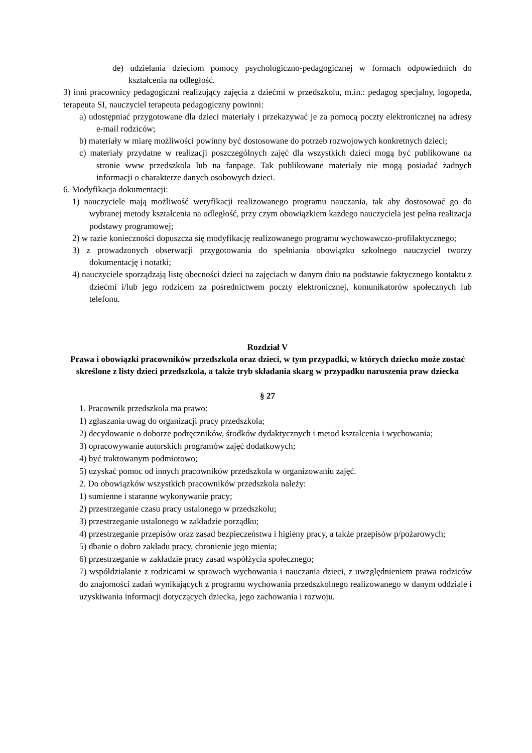de) udzielania dzieciom pomocy psychologiczno-pedagogicznej w formach odpowiednich do kształcenia na odległość.
3) inni pracownicy pedagogiczni realizujący zajęcia z dziećmi w przedszkolu, m.in.: pedagog specjalny, logopeda, terapeuta SI, nauczyciel terapeuta pedagogiczny powinni:
a) udostępniać przygotowane dla dzieci materiały i przekazywać je za pomocą poczty elektronicznej na adresy e-mail rodziców;
b) materiały w miarę możliwości powinny być dostosowane do potrzeb rozwojowych konkretnych dzieci;
c) materiały przydatne w realizacji poszczególnych zajęć dla wszystkich dzieci mogą być publikowane na stronie www przedszkola lub na fanpage. Tak publikowane materiały nie mogą posiadać żadnych informacji o charakterze danych osobowych dzieci.
6. Modyfikacja dokumentacji:
1) nauczyciele mają możliwość weryfikacji realizowanego programu nauczania, tak aby dostosować go do wybranej metody kształcenia na odległość, przy czym obowiązkiem każdego nauczyciela jest pełna realizacja podstawy programowej;
2) w razie konieczności dopuszcza się modyfikację realizowanego programu wychowawczo-profilaktycznego;
3) z prowadzonych obserwacji przygotowania do spełniania obowiązku szkolnego nauczyciel tworzy dokumentację i notatki;
4) nauczyciele sporządzają listę obecności dzieci na zajęciach w danym dniu na podstawie faktycznego kontaktu z dziećmi i/lub jego rodzicem za pośrednictwem poczty elektronicznej, komunikatorów społecznych lub telefonu.
Rozdział V
Prawa i obowiązki pracowników przedszkola oraz dzieci, w tym przypadki, w których dziecko może zostać skreślone z listy dzieci przedszkola, a także tryb składania skarg w przypadku naruszenia praw dziecka
§ 27
1. Pracownik przedszkola ma prawo:
1) zgłaszania uwag do organizacji pracy przedszkola;
2) decydowanie o doborze podręczników, środków dydaktycznych i metod kształcenia i wychowania;
3) opracowywanie autorskich programów zajęć dodatkowych;
4) być traktowanym podmiotowo;
5) uzyskać pomoc od innych pracowników przedszkola w organizowaniu zajęć.
2. Do obowiązków wszystkich pracowników przedszkola należy:
1) sumienne i staranne wykonywanie pracy;
2) przestrzeganie czasu pracy ustalonego w przedszkolu;
3) przestrzeganie ustalonego w zakładzie porządku;
4) przestrzeganie przepisów oraz zasad bezpieczeństwa i higieny pracy, a także przepisów p/pożarowych;
5) dbanie o dobro zakładu pracy, chronienie jego mienia;
6) przestrzeganie w zakładzie pracy zasad współżycia społecznego;
7) współdziałanie z rodzicami w sprawach wychowania i nauczania dzieci, z uwzględnieniem prawa rodziców do znajomości zadań wynikających z programu wychowania przedszkolnego realizowanego w danym oddziale i uzyskiwania informacji dotyczących dziecka, jego zachowania i rozwoju.